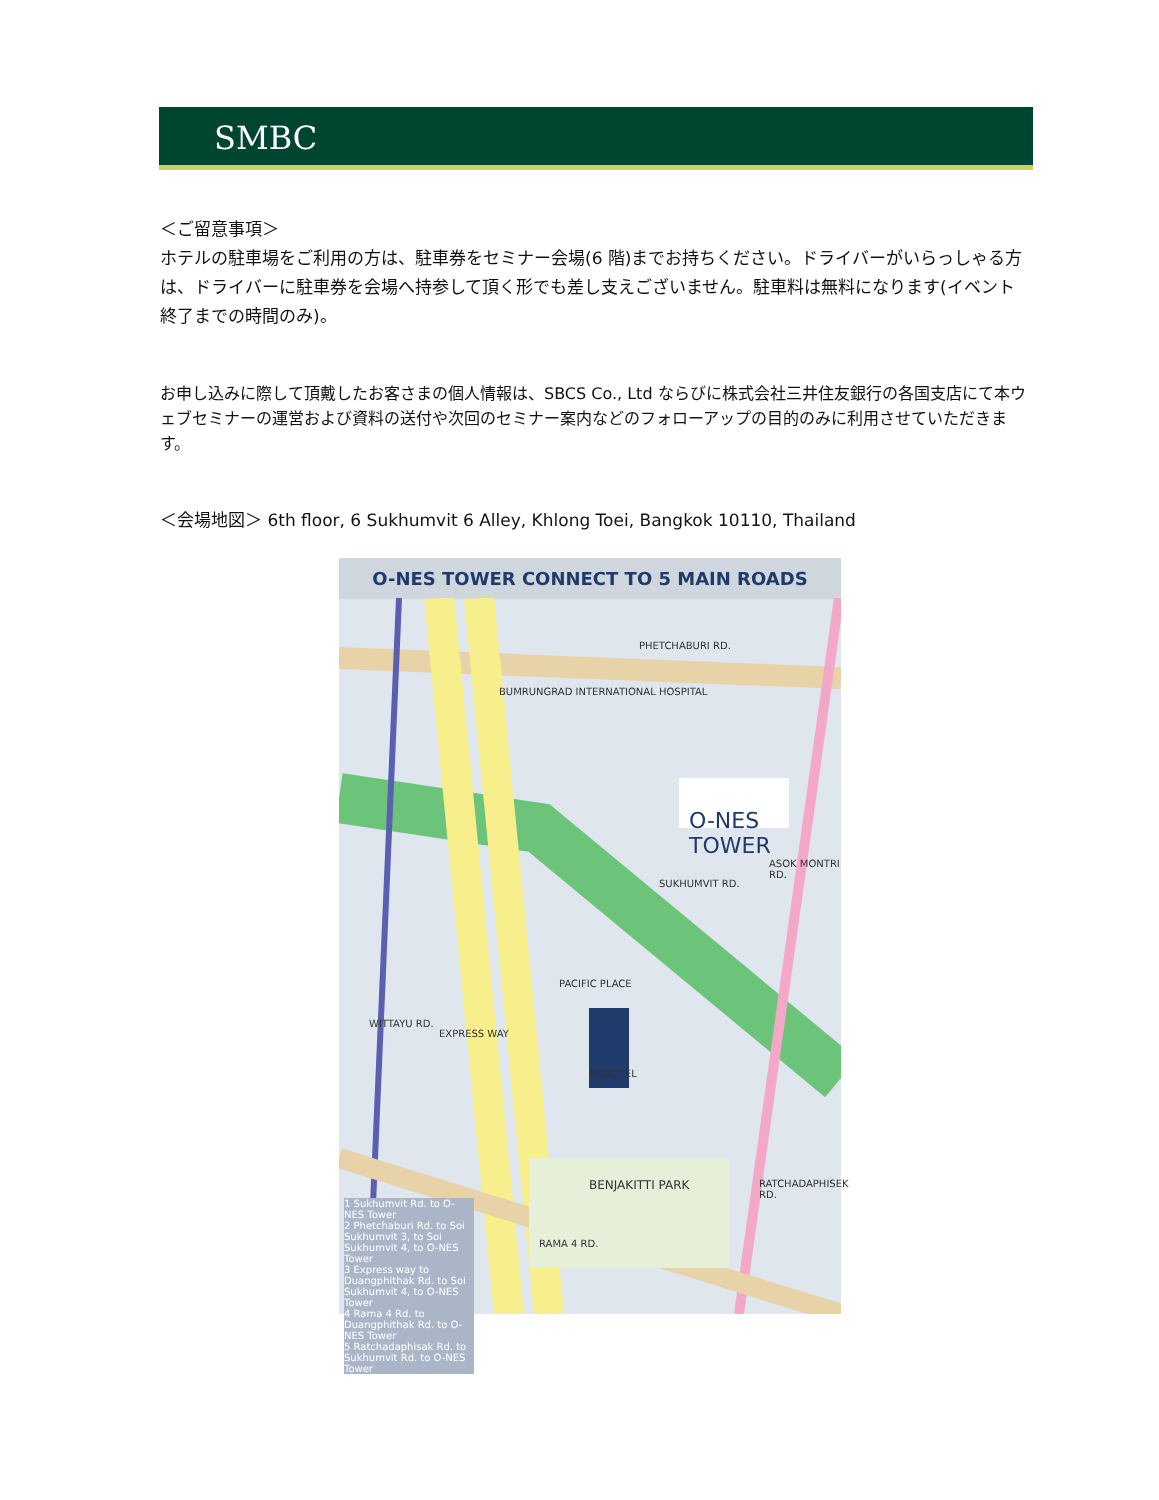SMBC
＜ご留意事項＞
ホテルの駐車場をご利用の方は、駐車券をセミナー会場(6 階)までお持ちください。ドライバーがいらっしゃる方は、ドライバーに駐車券を会場へ持参して頂く形でも差し支えございません。駐車料は無料になります(イベント終了までの時間のみ)。
お申し込みに際して頂戴したお客さまの個人情報は、SBCS Co., Ltd ならびに株式会社三井住友銀行の各国支店にて本ウェブセミナーの運営および資料の送付や次回のセミナー案内などのフォローアップの目的のみに利用させていただきます。
＜会場地図＞ 6th floor, 6 Sukhumvit 6 Alley, Khlong Toei, Bangkok 10110, Thailand
O-NES TOWER CONNECT TO 5 MAIN ROADS
PHETCHABURI RD.
BUMRUNGRAD INTERNATIONAL HOSPITAL
O-NES TOWER
SUKHUMVIT RD.
PACIFIC PLACE
NOVOTEL
WITTAYU RD.
EXPRESS WAY
BENJAKITTI PARK
RAMA 4 RD.
RATCHADAPHISEK RD.
ASOK MONTRI RD.
1 Sukhumvit Rd. to O-NES Tower
2 Phetchaburi Rd. to Soi Sukhumvit 3, to Soi Sukhumvit 4, to O-NES Tower
3 Express way to Duangphithak Rd. to Soi Sukhumvit 4, to O-NES Tower
4 Rama 4 Rd. to Duangphithak Rd. to O-NES Tower
5 Ratchadaphisak Rd. to Sukhumvit Rd. to O-NES Tower